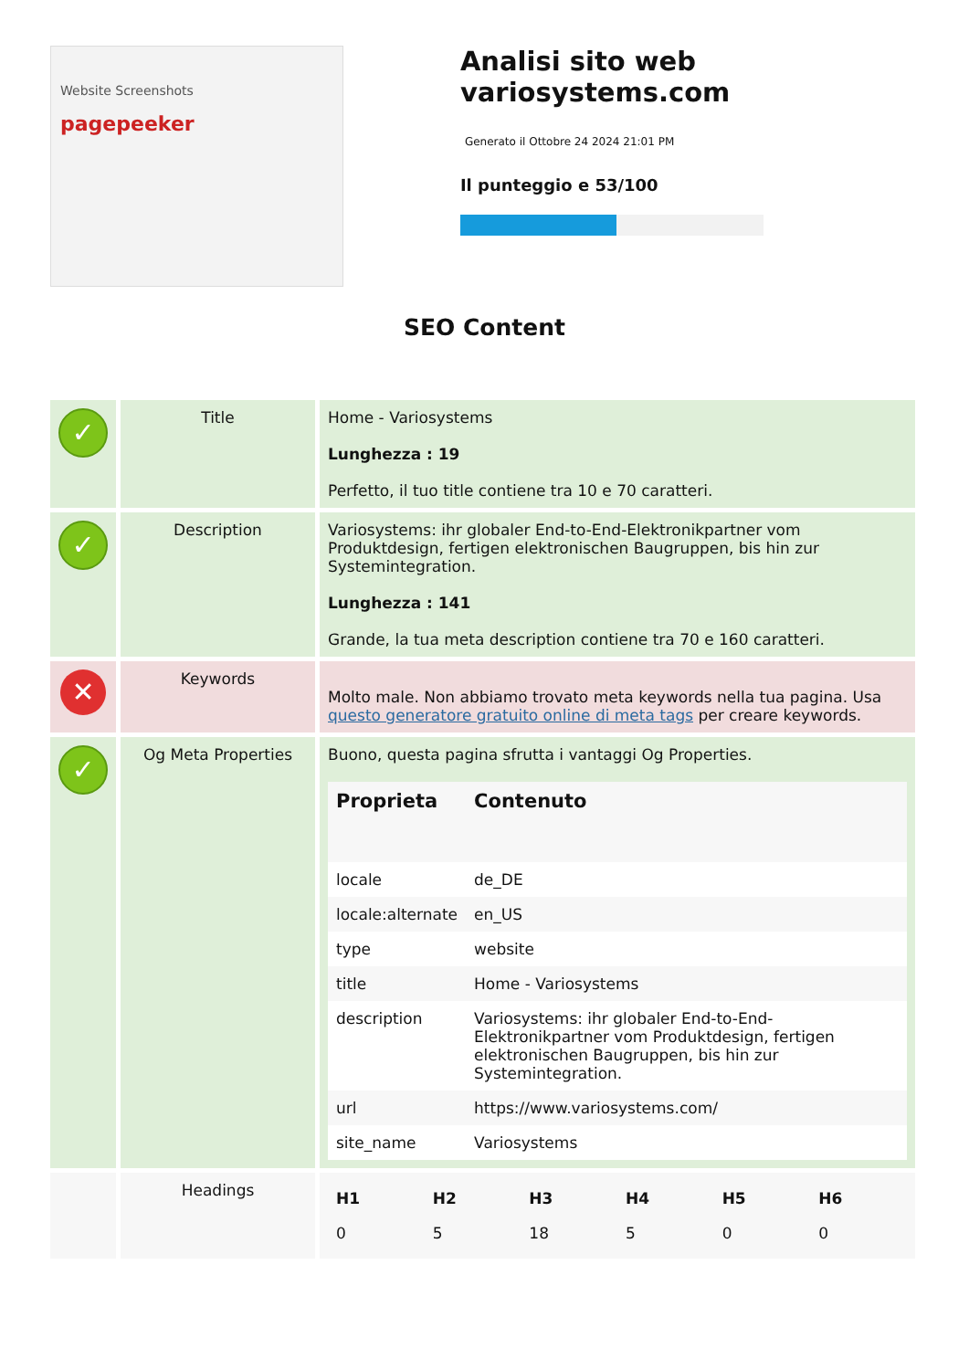Website Screenshots
pagepeeker
Analisi sito web variosystems.com
Generato il Ottobre 24 2024 21:01 PM
Il punteggio e 53/100
SEO Content
| ✓ | Title | Home - Variosystems Lunghezza : 19 Perfetto, il tuo title contiene tra 10 e 70 caratteri. |
| ✓ | Description | Variosystems: ihr globaler End-to-End-Elektronikpartner vom Produktdesign, fertigen elektronischen Baugruppen, bis hin zur Systemintegration. Lunghezza : 141 Grande, la tua meta description contiene tra 70 e 160 caratteri. |
| ✕ | Keywords | Molto male. Non abbiamo trovato meta keywords nella tua pagina. Usa questo generatore gratuito online di meta tags per creare keywords. |
| ✓ | Og Meta Properties | Buono, questa pagina sfrutta i vantaggi Og Properties. / Proprieta / Contenuto / / --- / --- / / locale / de_DE / / locale:alternate / en_US / / type / website / / title / Home - Variosystems / / description / Variosystems: ihr globaler End-to-End-Elektronikpartner vom Produktdesign, fertigen elektronischen Baugruppen, bis hin zur Systemintegration. / / url / https://www.variosystems.com/ / / site_name / Variosystems / |
| | Headings | / H1 / H2 / H3 / H4 / H5 / H6 / / --- / --- / --- / --- / --- / --- / / 0 / 5 / 18 / 5 / 0 / 0 / |